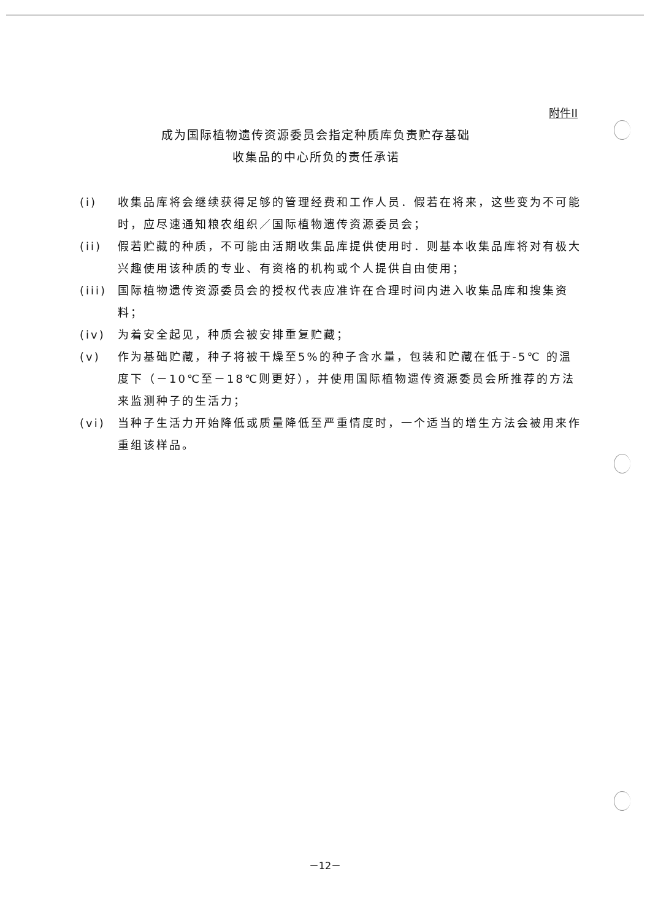附件II
成为国际植物遗传资源委员会指定种质库负责贮存基础
收集品的中心所负的责任承诺
(i) 收集品库将会继续获得足够的管理经费和工作人员．假若在将来，这些变为不可能时，应尽速通知粮农组织／国际植物遗传资源委员会；
(ii) 假若贮藏的种质，不可能由活期收集品库提供使用时．则基本收集品库将对有极大兴趣使用该种质的专业、有资格的机构或个人提供自由使用；
(iii) 国际植物遗传资源委员会的授权代表应准许在合理时间内进入收集品库和搜集资料；
(iv) 为着安全起见，种质会被安排重复贮藏；
(v) 作为基础贮藏，种子将被干燥至5%的种子含水量，包装和贮藏在低于-5℃ 的温度下（－10℃至－18℃则更好），并使用国际植物遗传资源委员会所推荐的方法来监测种子的生活力；
(vi) 当种子生活力开始降低或质量降低至严重情度时，一个适当的增生方法会被用来作重组该样品。
－12－